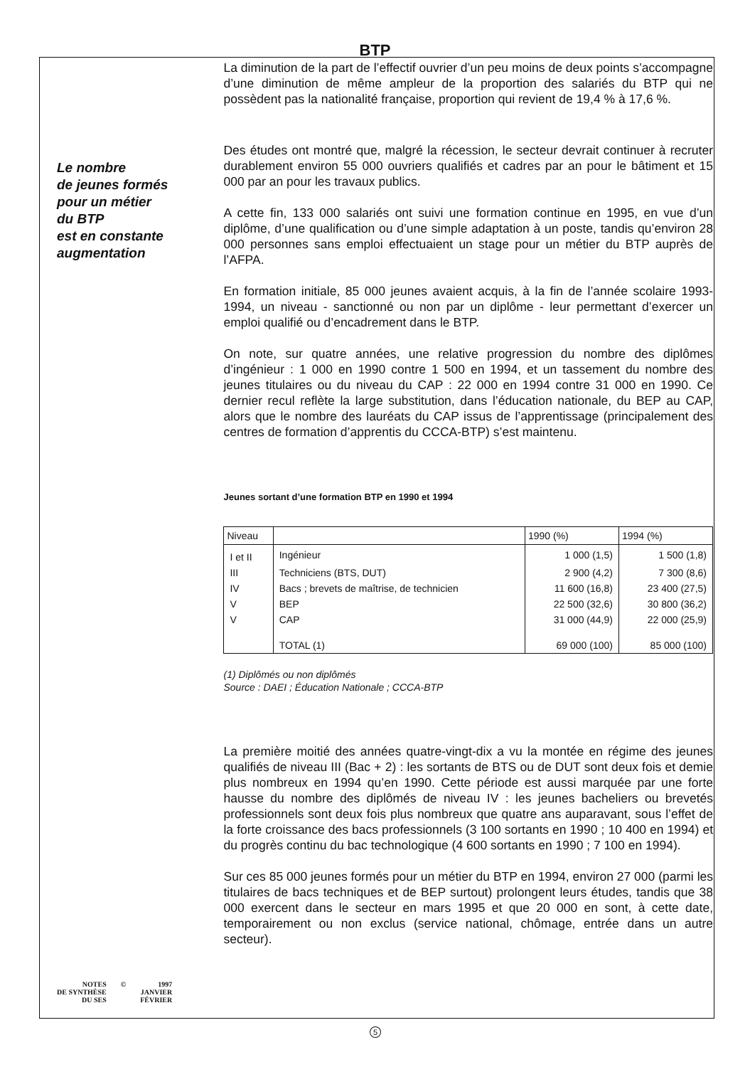BTP
Le nombre
de jeunes formés
pour un métier
du BTP
est en constante
augmentation
NOTES
DE SYNTHÈSE
DU SES
© 1997
JANVIER
FÉVRIER
La diminution de la part de l’effectif ouvrier d’un peu moins de deux points s’accompagne d’une diminution de même ampleur de la proportion des salariés du BTP qui ne possèdent pas la nationalité française, proportion qui revient de 19,4 % à 17,6 %.
Des études ont montré que, malgré la récession, le secteur devrait continuer à recruter durablement environ 55 000 ouvriers qualifiés et cadres par an pour le bâtiment et 15 000 par an pour les travaux publics.
A cette fin, 133 000 salariés ont suivi une formation continue en 1995, en vue d’un diplôme, d’une qualification ou d’une simple adaptation à un poste, tandis qu’environ 28 000 personnes sans emploi effectuaient un stage pour un métier du BTP auprès de l’AFPA.
En formation initiale, 85 000 jeunes avaient acquis, à la fin de l’année scolaire 1993-1994, un niveau - sanctionné ou non par un diplôme - leur permettant d’exercer un emploi qualifié ou d’encadrement dans le BTP.
On note, sur quatre années, une relative progression du nombre des diplômes d’ingénieur : 1 000 en 1990 contre 1 500 en 1994, et un tassement du nombre des jeunes titulaires ou du niveau du CAP : 22 000 en 1994 contre 31 000 en 1990. Ce dernier recul reflète la large substitution, dans l’éducation nationale, du BEP au CAP, alors que le nombre des lauréats du CAP issus de l’apprentissage (principalement des centres de formation d’apprentis du CCCA-BTP) s’est maintenu.
Jeunes sortant d’une formation BTP en 1990 et 1994
| Niveau | | 1990 (%) | 1994 (%) |
| --- | --- | --- | --- |
| I et II | Ingénieur | 1 000 (1,5) | 1 500 (1,8) |
| III | Techniciens (BTS, DUT) | 2 900 (4,2) | 7 300 (8,6) |
| IV | Bacs ; brevets de maîtrise, de technicien | 11 600 (16,8) | 23 400 (27,5) |
| V | BEP | 22 500 (32,6) | 30 800 (36,2) |
| V | CAP | 31 000 (44,9) | 22 000 (25,9) |
| | TOTAL (1) | 69 000 (100) | 85 000 (100) |
(1) Diplômés ou non diplômés
Source : DAEI ; Éducation Nationale ; CCCA-BTP
La première moitié des années quatre-vingt-dix a vu la montée en régime des jeunes qualifiés de niveau III (Bac + 2) : les sortants de BTS ou de DUT sont deux fois et demie plus nombreux en 1994 qu’en 1990. Cette période est aussi marquée par une forte hausse du nombre des diplômés de niveau IV : les jeunes bacheliers ou brevetés professionnels sont deux fois plus nombreux que quatre ans auparavant, sous l’effet de la forte croissance des bacs professionnels (3 100 sortants en 1990 ; 10 400 en 1994) et du progrès continu du bac technologique (4 600 sortants en 1990 ; 7 100 en 1994).
Sur ces 85 000 jeunes formés pour un métier du BTP en 1994, environ 27 000 (parmi les titulaires de bacs techniques et de BEP surtout) prolongent leurs études, tandis que 38 000 exercent dans le secteur en mars 1995 et que 20 000 en sont, à cette date, temporairement ou non exclus (service national, chômage, entrée dans un autre secteur).
5